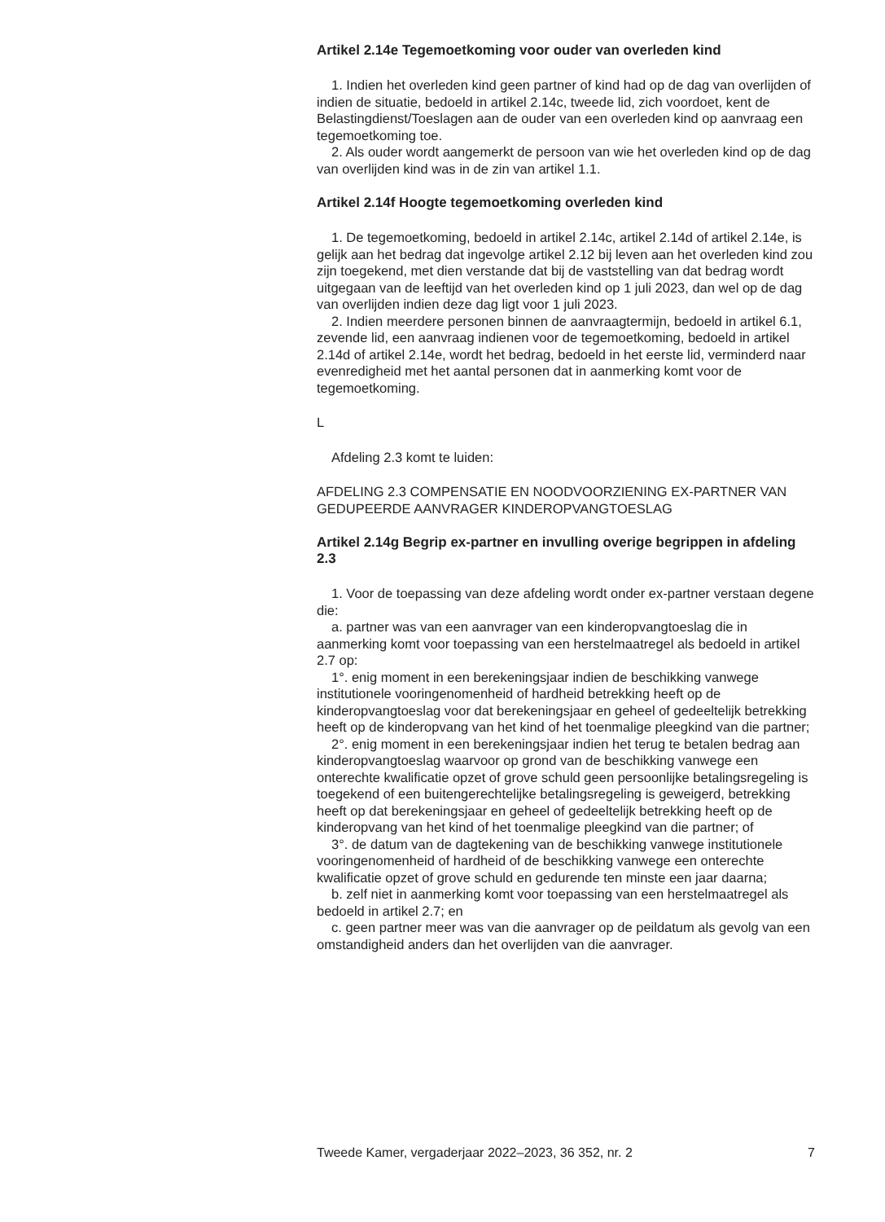Artikel 2.14e Tegemoetkoming voor ouder van overleden kind
1. Indien het overleden kind geen partner of kind had op de dag van overlijden of indien de situatie, bedoeld in artikel 2.14c, tweede lid, zich voordoet, kent de Belastingdienst/Toeslagen aan de ouder van een overleden kind op aanvraag een tegemoetkoming toe.
2. Als ouder wordt aangemerkt de persoon van wie het overleden kind op de dag van overlijden kind was in de zin van artikel 1.1.
Artikel 2.14f Hoogte tegemoetkoming overleden kind
1. De tegemoetkoming, bedoeld in artikel 2.14c, artikel 2.14d of artikel 2.14e, is gelijk aan het bedrag dat ingevolge artikel 2.12 bij leven aan het overleden kind zou zijn toegekend, met dien verstande dat bij de vaststelling van dat bedrag wordt uitgegaan van de leeftijd van het overleden kind op 1 juli 2023, dan wel op de dag van overlijden indien deze dag ligt voor 1 juli 2023.
2. Indien meerdere personen binnen de aanvraagtermijn, bedoeld in artikel 6.1, zevende lid, een aanvraag indienen voor de tegemoetkoming, bedoeld in artikel 2.14d of artikel 2.14e, wordt het bedrag, bedoeld in het eerste lid, verminderd naar evenredigheid met het aantal personen dat in aanmerking komt voor de tegemoetkoming.
L
Afdeling 2.3 komt te luiden:
AFDELING 2.3 COMPENSATIE EN NOODVOORZIENING EX-PARTNER VAN GEDUPEERDE AANVRAGER KINDEROPVANGTOESLAG
Artikel 2.14g Begrip ex-partner en invulling overige begrippen in afdeling 2.3
1. Voor de toepassing van deze afdeling wordt onder ex-partner verstaan degene die:
a. partner was van een aanvrager van een kinderopvangtoeslag die in aanmerking komt voor toepassing van een herstelmaatregel als bedoeld in artikel 2.7 op:
1°. enig moment in een berekeningsjaar indien de beschikking vanwege institutionele vooringenomenheid of hardheid betrekking heeft op de kinderopvangtoeslag voor dat berekeningsjaar en geheel of gedeeltelijk betrekking heeft op de kinderopvang van het kind of het toenmalige pleegkind van die partner;
2°. enig moment in een berekeningsjaar indien het terug te betalen bedrag aan kinderopvangtoeslag waarvoor op grond van de beschikking vanwege een onterechte kwalificatie opzet of grove schuld geen persoonlijke betalingsregeling is toegekend of een buitengerechtelijke betalingsregeling is geweigerd, betrekking heeft op dat berekeningsjaar en geheel of gedeeltelijk betrekking heeft op de kinderopvang van het kind of het toenmalige pleegkind van die partner; of
3°. de datum van de dagtekening van de beschikking vanwege institutionele vooringenomenheid of hardheid of de beschikking vanwege een onterechte kwalificatie opzet of grove schuld en gedurende ten minste een jaar daarna;
b. zelf niet in aanmerking komt voor toepassing van een herstelmaatregel als bedoeld in artikel 2.7; en
c. geen partner meer was van die aanvrager op de peildatum als gevolg van een omstandigheid anders dan het overlijden van die aanvrager.
Tweede Kamer, vergaderjaar 2022–2023, 36 352, nr. 2 7